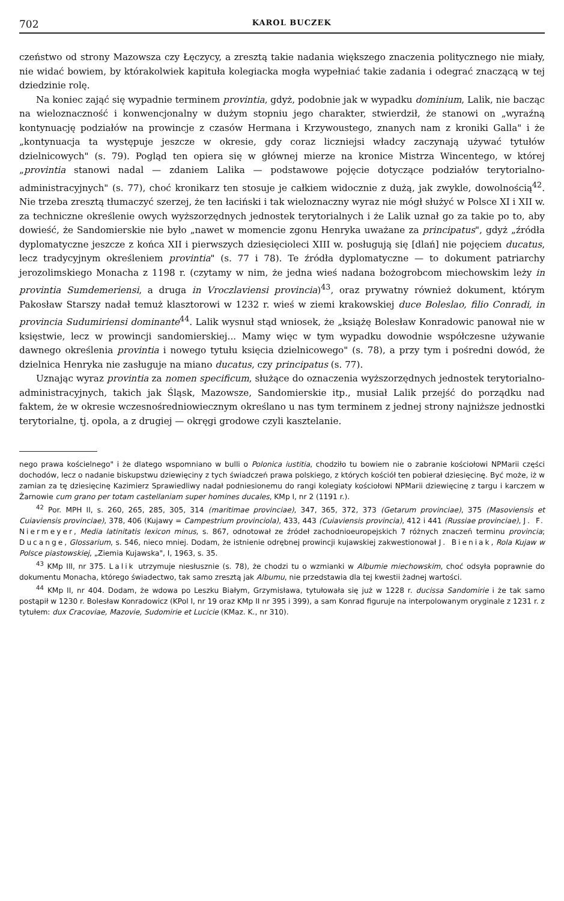702 KAROL BUCZEK
czeństwo od strony Mazowsza czy Łęczycy, a zresztą takie nadania większego znaczenia politycznego nie miały, nie widać bowiem, by którakolwiek kapituła kolegiacka mogła wypełniać takie zadania i odegrać znaczącą w tej dziedzinie rolę.
Na koniec zająć się wypadnie terminem provintia, gdyż, podobnie jak w wypadku dominium, Lalik, nie bacząc na wieloznaczność i konwencjonalny w dużym stopniu jego charakter, stwierdził, że stanowi on „wyraźną kontynuację podziałów na prowincje z czasów Hermana i Krzywoustego, znanych nam z kroniki Galla" i że „kontynuacja ta występuje jeszcze w okresie, gdy coraz liczniejsi władcy zaczynają używać tytułów dzielnicowych" (s. 79). Pogląd ten opiera się w głównej mierze na kronice Mistrza Wincentego, w której „provintia stanowi nadal — zdaniem Lalika — podstawowe pojęcie dotyczące podziałów terytorialno-administracyjnych" (s. 77), choć kronikarz ten stosuje je całkiem widocznie z dużą, jak zwykle, dowolnością<sup>42</sup>. Nie trzeba zresztą tłumaczyć szerzej, że ten łaciński i tak wieloznaczny wyraz nie mógł służyć w Polsce XI i XII w. za techniczne określenie owych wyższorzędnych jednostek terytorialnych i że Lalik uznał go za takie po to, aby dowieść, że Sandomierskie nie było „nawet w momencie zgonu Henryka uważane za principatus", gdyż „źródła dyplomatyczne jeszcze z końca XII i pierwszych dziesięcioleci XIII w. posługują się [dlań] nie pojęciem ducatus, lecz tradycyjnym określeniem provintia" (s. 77 i 78). Te źródła dyplomatyczne — to dokument patriarchy jerozolimskiego Monacha z 1198 r. (czytamy w nim, że jedna wieś nadana bożogrobcom miechowskim leży in provintia Sumdemeriensi, a druga in Vroczlaviensi provincia)<sup>43</sup>, oraz prywatny również dokument, którym Pakosław Starszy nadał temuż klasztorowi w 1232 r. wieś w ziemi krakowskiej duce Boleslao, filio Conradi, in provincia Sudumiriensi dominante<sup>44</sup>. Lalik wysnuł stąd wniosek, że „książę Bolesław Konradowic panował nie w księstwie, lecz w prowincji sandomierskiej... Mamy więc w tym wypadku dowodnie współczesne używanie dawnego określenia provintia i nowego tytułu księcia dzielnicowego" (s. 78), a przy tym i pośredni dowód, że dzielnica Henryka nie zasługuje na miano ducatus, czy principatus (s. 77).
Uznając wyraz provintia za nomen specificum, służące do oznaczenia wyższorzędnych jednostek terytorialno-administracyjnych, takich jak Śląsk, Mazowsze, Sandomierskie itp., musiał Lalik przejść do porządku nad faktem, że w okresie wczesnośredniowiecznym określano u nas tym terminem z jednej strony najniższe jednostki terytorialne, tj. opola, a z drugiej — okręgi grodowe czyli kasztelanie.
nego prawa kościelnego" i że dlatego wspomniano w bulli o Polonica iustitia, chodziło tu bowiem nie o zabranie kościołowi NPMarii części dochodów, lecz o nadanie biskupstwu dziewięciny z tych świadczeń prawa polskiego, z których kościół ten pobierał dziesięcinę. Być może, iż w zamian za tę dziesięcinę Kazimierz Sprawiedliwy nadał podniesionemu do rangi kolegiaty kościołowi NPMarii dziewięcinę z targu i karczem w Żarnowie cum grano per totam castellaniam super homines ducales, KMp I, nr 2 (1191 r.).
<sup>42</sup> Por. MPH II, s. 260, 265, 285, 305, 314 (maritimae provinciae), 347, 365, 372, 373 (Getarum provinciae), 375 (Masoviensis et Cuiaviensis provinciae), 378, 406 (Kujawy = Campestrium provinciola), 433, 443 (Cuiaviensis provincia), 412 i 441 (Russiae provinciae), J. F. Niermeyer, Media latinitatis lexicon minus, s. 867, odnotował ze źródeł zachodnioeuropejskich 7 różnych znaczeń terminu provincia; Ducange, Glossarium, s. 546, nieco mniej. Dodam, że istnienie odrębnej prowincji kujawskiej zakwestionował J. Bieniak, Rola Kujaw w Polsce piastowskiej, „Ziemia Kujawska", I, 1963, s. 35.
<sup>43</sup> KMp III, nr 375. Lalik utrzymuje niesłusznie (s. 78), że chodzi tu o wzmianki w Albumie miechowskim, choć odsyła poprawnie do dokumentu Monacha, którego świadectwo, tak samo zresztą jak Albumu, nie przedstawia dla tej kwestii żadnej wartości.
<sup>44</sup> KMp II, nr 404. Dodam, że wdowa po Leszku Białym, Grzymisława, tytułowała się już w 1228 r. ducissa Sandomirie i że tak samo postąpił w 1230 r. Bolesław Konradowicz (KPol I, nr 19 oraz KMp II nr 395 i 399), a sam Konrad figuruje na interpolowanym oryginale z 1231 r. z tytułem: dux Cracoviae, Mazovie, Sudomirie et Lucicie (KMaz. K., nr 310).